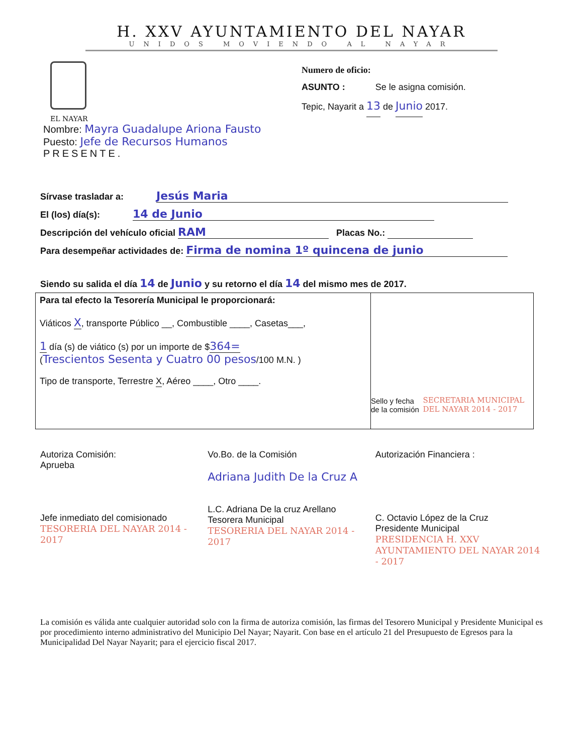H. XXV AYUNTAMIENTO DEL NAYAR
UNIDOS MOVIENDO AL NAYAR
EL NAYAR
Numero de oficio:
ASUNTO : Se le asigna comisión.
Tepic, Nayarit a 13 de Junio 2017.
Nombre: Mayra Guadalupe Ariona Fausto
Puesto: Jefe de Recursos Humanos
PRESENTE.
Sírvase trasladar a: Jesús Maria
El (los) día(s): 14 de Junio
Descripción del vehículo oficial RAM Placas No.:
Para desempeñar actividades de: Firma de nomina 1º quincena de junio
Siendo su salida el día 14 de Junio y su retorno el día 14 del mismo mes de 2017.
Para tal efecto la Tesorería Municipal le proporcionará:
Viáticos X, transporte Público __, Combustible ____, Casetas___,
1 día (s) de viático (s) por un importe de $364=
(Trescientos Sesenta y Cuatro 00 pesos/100 M.N. )
Tipo de transporte, Terrestre X, Aéreo ____, Otro ____.
Sello y fecha de la comisión
SECRETARIA MUNICIPAL DEL NAYAR 2014 - 2017
Autoriza Comisión:
Aprueba
Jefe inmediato del comisionado
TESORERIA DEL NAYAR 2014 - 2017
Vo.Bo. de la Comisión
Adriana Judith De la Cruz A
L.C. Adriana De la cruz Arellano
Tesorera Municipal
TESORERIA DEL NAYAR 2014 - 2017
Autorización Financiera :
C. Octavio López de la Cruz
Presidente Municipal
PRESIDENCIA H. XXV AYUNTAMIENTO DEL NAYAR 2014 - 2017
La comisión es válida ante cualquier autoridad solo con la firma de autoriza comisión, las firmas del Tesorero Municipal y Presidente Municipal es por procedimiento interno administrativo del Municipio Del Nayar; Nayarit. Con base en el artículo 21 del Presupuesto de Egresos para la Municipalidad Del Nayar Nayarit; para el ejercicio fiscal 2017.